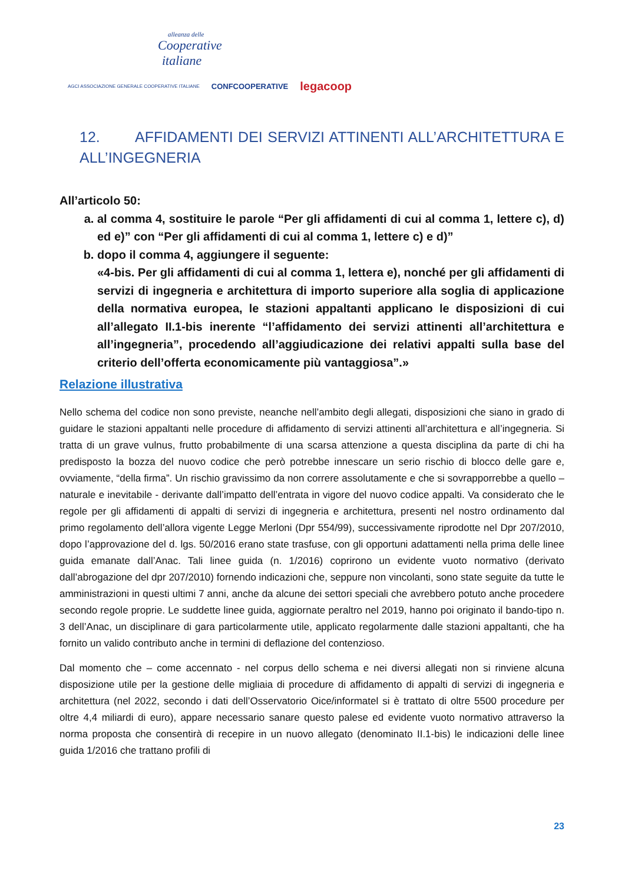alleanza delle
Cooperative
italiane
AGCI ASSOCIAZIONE GENERALE COOPERATIVE ITALIANE CONFCOOPERATIVE legacoop
12. AFFIDAMENTI DEI SERVIZI ATTINENTI ALL’ARCHITETTURA E ALL’INGEGNERIA
All’articolo 50:
a. al comma 4, sostituire le parole “Per gli affidamenti di cui al comma 1, lettere c), d) ed e)” con “Per gli affidamenti di cui al comma 1, lettere c) e d)”
b. dopo il comma 4, aggiungere il seguente:
«4-bis. Per gli affidamenti di cui al comma 1, lettera e), nonché per gli affidamenti di servizi di ingegneria e architettura di importo superiore alla soglia di applicazione della normativa europea, le stazioni appaltanti applicano le disposizioni di cui all’allegato II.1-bis inerente “l’affidamento dei servizi attinenti all’architettura e all’ingegneria”, procedendo all’aggiudicazione dei relativi appalti sulla base del criterio dell’offerta economicamente più vantaggiosa”.»
Relazione illustrativa
Nello schema del codice non sono previste, neanche nell’ambito degli allegati, disposizioni che siano in grado di guidare le stazioni appaltanti nelle procedure di affidamento di servizi attinenti all’architettura e all’ingegneria. Si tratta di un grave vulnus, frutto probabilmente di una scarsa attenzione a questa disciplina da parte di chi ha predisposto la bozza del nuovo codice che però potrebbe innescare un serio rischio di blocco delle gare e, ovviamente, “della firma”. Un rischio gravissimo da non correre assolutamente e che si sovrapporrebbe a quello – naturale e inevitabile - derivante dall’impatto dell’entrata in vigore del nuovo codice appalti. Va considerato che le regole per gli affidamenti di appalti di servizi di ingegneria e architettura, presenti nel nostro ordinamento dal primo regolamento dell’allora vigente Legge Merloni (Dpr 554/99), successivamente riprodotte nel Dpr 207/2010, dopo l’approvazione del d. lgs. 50/2016 erano state trasfuse, con gli opportuni adattamenti nella prima delle linee guida emanate dall’Anac. Tali linee guida (n. 1/2016) coprirono un evidente vuoto normativo (derivato dall’abrogazione del dpr 207/2010) fornendo indicazioni che, seppure non vincolanti, sono state seguite da tutte le amministrazioni in questi ultimi 7 anni, anche da alcune dei settori speciali che avrebbero potuto anche procedere secondo regole proprie. Le suddette linee guida, aggiornate peraltro nel 2019, hanno poi originato il bando-tipo n. 3 dell’Anac, un disciplinare di gara particolarmente utile, applicato regolarmente dalle stazioni appaltanti, che ha fornito un valido contributo anche in termini di deflazione del contenzioso.
Dal momento che – come accennato - nel corpus dello schema e nei diversi allegati non si rinviene alcuna disposizione utile per la gestione delle migliaia di procedure di affidamento di appalti di servizi di ingegneria e architettura (nel 2022, secondo i dati dell’Osservatorio Oice/informatel si è trattato di oltre 5500 procedure per oltre 4,4 miliardi di euro), appare necessario sanare questo palese ed evidente vuoto normativo attraverso la norma proposta che consentirà di recepire in un nuovo allegato (denominato II.1-bis) le indicazioni delle linee guida 1/2016 che trattano profili di
23